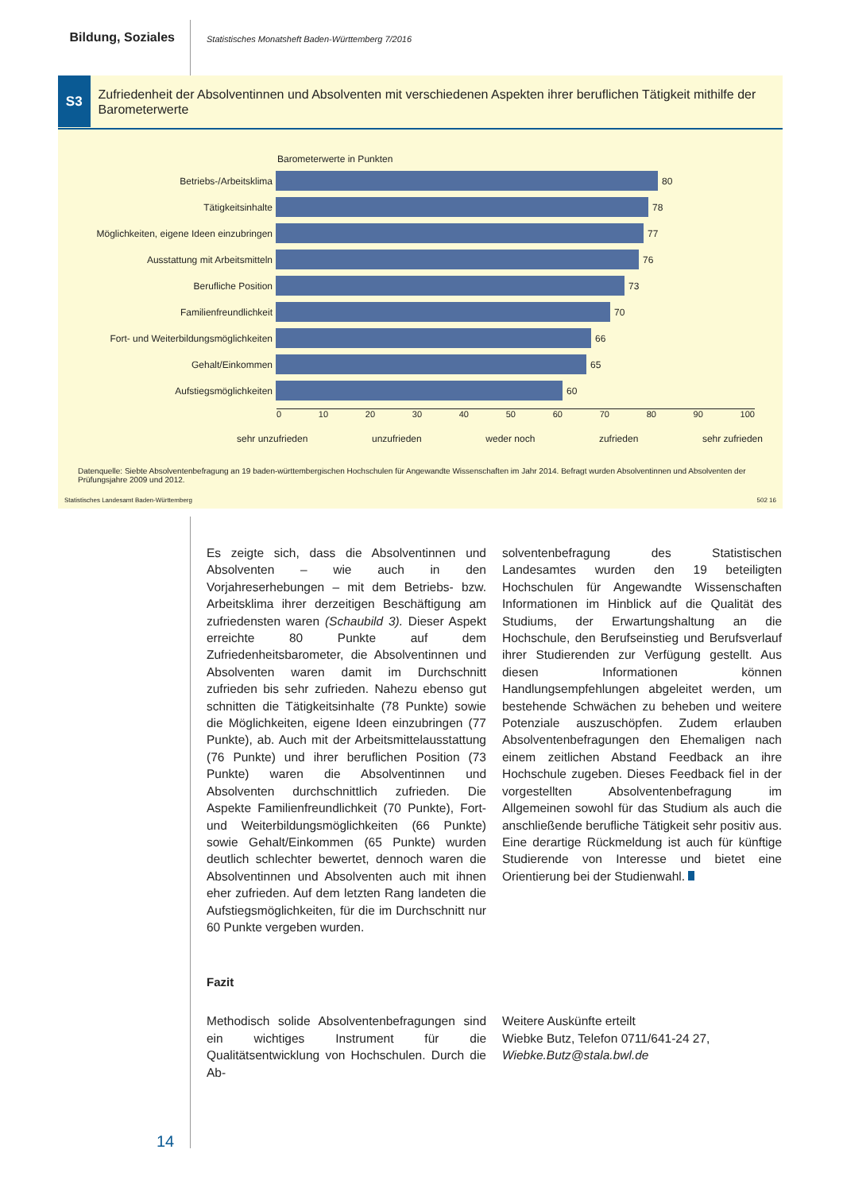Bildung, Soziales
Statistisches Monatsheft Baden-Württemberg 7/2016
S3
Zufriedenheit der Absolventinnen und Absolventen mit verschiedenen Aspekten ihrer beruflichen Tätigkeit mithilfe der Barometerwerte
Barometerwerte in Punkten
Betriebs-/Arbeitsklima 80
Tätigkeitsinhalte 78
Möglichkeiten, eigene Ideen einzubringen
77
Ausstattung mit Arbeitsmitteln 76
Berufliche Position 73
Familienfreundlichkeit 70
Fort- und Weiterbildungsmöglichkeiten 66
Gehalt/Einkommen 65
Aufstiegsmöglichkeiten 60
0 10 20 30 40 50 60 70 80 90 100
sehr unzufrieden unzufrieden weder noch zufrieden sehr zufrieden
Datenquelle: Siebte Absolventenbefragung an 19 baden-württembergischen Hochschulen für Angewandte Wissenschaften im Jahr 2014. Befragt wurden Absolventinnen und Absolventen der Prüfungsjahre 2009 und 2012.
Statistisches Landesamt Baden-Württemberg 502 16
Es zeigte sich, dass die Absolventinnen und Absolventen – wie auch in den Vorjahreserhebungen – mit dem Betriebs- bzw. Arbeitsklima ihrer derzeitigen Beschäftigung am zufriedensten waren (Schaubild 3). Dieser Aspekt erreichte 80 Punkte auf dem Zufriedenheitsbarometer, die Absolventinnen und Absolventen waren damit im Durchschnitt zufrieden bis sehr zufrieden. Nahezu ebenso gut schnitten die Tätigkeitsinhalte (78 Punkte) sowie die Möglichkeiten, eigene Ideen einzubringen (77 Punkte), ab. Auch mit der Arbeitsmittelausstattung (76 Punkte) und ihrer beruflichen Position (73 Punkte) waren die Absolventinnen und Absolventen durchschnittlich zufrieden. Die Aspekte Familienfreundlichkeit (70 Punkte), Fort- und Weiterbildungsmöglichkeiten (66 Punkte) sowie Gehalt/Einkommen (65 Punkte) wurden deutlich schlechter bewertet, dennoch waren die Absolventinnen und Absolventen auch mit ihnen eher zufrieden. Auf dem letzten Rang landeten die Aufstiegsmöglichkeiten, für die im Durchschnitt nur 60 Punkte vergeben wurden.
solventenbefragung des Statistischen Landesamtes wurden den 19 beteiligten Hochschulen für Angewandte Wissenschaften Informationen im Hinblick auf die Qualität des Studiums, der Erwartungshaltung an die Hochschule, den Berufseinstieg und Berufsverlauf ihrer Studierenden zur Verfügung gestellt. Aus diesen Informationen können Handlungsempfehlungen abgeleitet werden, um bestehende Schwächen zu beheben und weitere Potenziale auszuschöpfen. Zudem erlauben Absolventenbefragungen den Ehemaligen nach einem zeitlichen Abstand Feedback an ihre Hochschule zugeben. Dieses Feedback fiel in der vorgestellten Absolventenbefragung im Allgemeinen sowohl für das Studium als auch die anschließende berufliche Tätigkeit sehr positiv aus. Eine derartige Rückmeldung ist auch für künftige Studierende von Interesse und bietet eine Orientierung bei der Studienwahl.
Fazit
Methodisch solide Absolventenbefragungen sind ein wichtiges Instrument für die Qualitätsentwicklung von Hochschulen. Durch die Ab-
Weitere Auskünfte erteilt
Wiebke Butz, Telefon 0711/641-24 27,
Wiebke.Butz@stala.bwl.de
14